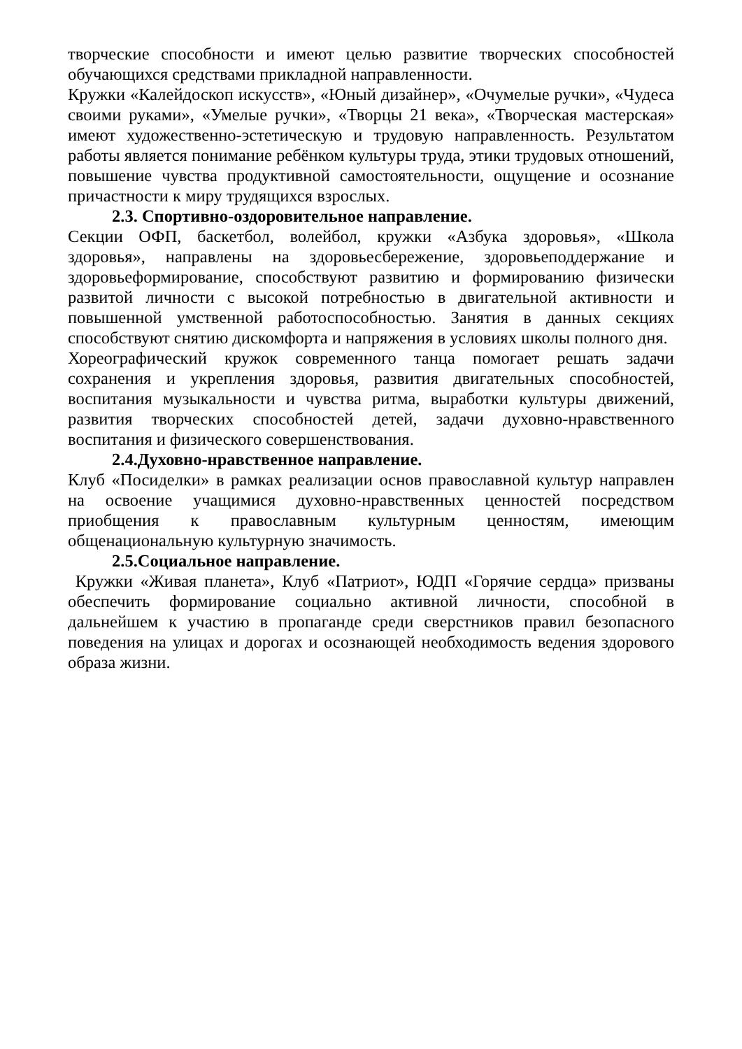творческие способности и имеют целью развитие творческих способностей обучающихся средствами прикладной направленности.
Кружки «Калейдоскоп искусств», «Юный дизайнер», «Очумелые ручки», «Чудеса своими руками», «Умелые ручки», «Творцы 21 века», «Творческая мастерская» имеют художественно-эстетическую и трудовую направленность. Результатом работы является понимание ребёнком культуры труда, этики трудовых отношений, повышение чувства продуктивной самостоятельности, ощущение и осознание причастности к миру трудящихся взрослых.
2.3. Спортивно-оздоровительное направление.
Секции ОФП, баскетбол, волейбол, кружки «Азбука здоровья», «Школа здоровья», направлены на здоровьесбережение, здоровьеподдержание и здоровьеформирование, способствуют развитию и формированию физически развитой личности с высокой потребностью в двигательной активности и повышенной умственной работоспособностью. Занятия в данных секциях способствуют снятию дискомфорта и напряжения в условиях школы полного дня.
Хореографический кружок современного танца помогает решать задачи сохранения и укрепления здоровья, развития двигательных способностей, воспитания музыкальности и чувства ритма, выработки культуры движений, развития творческих способностей детей, задачи духовно-нравственного воспитания и физического совершенствования.
2.4.Духовно-нравственное направление.
Клуб «Посиделки» в рамках реализации основ православной культур направлен на освоение учащимися духовно-нравственных ценностей посредством приобщения к православным культурным ценностям, имеющим общенациональную культурную значимость.
2.5.Социальное направление.
Кружки «Живая планета», Клуб «Патриот», ЮДП «Горячие сердца» призваны обеспечить формирование социально активной личности, способной в дальнейшем к участию в пропаганде среди сверстников правил безопасного поведения на улицах и дорогах и осознающей необходимость ведения здорового образа жизни.